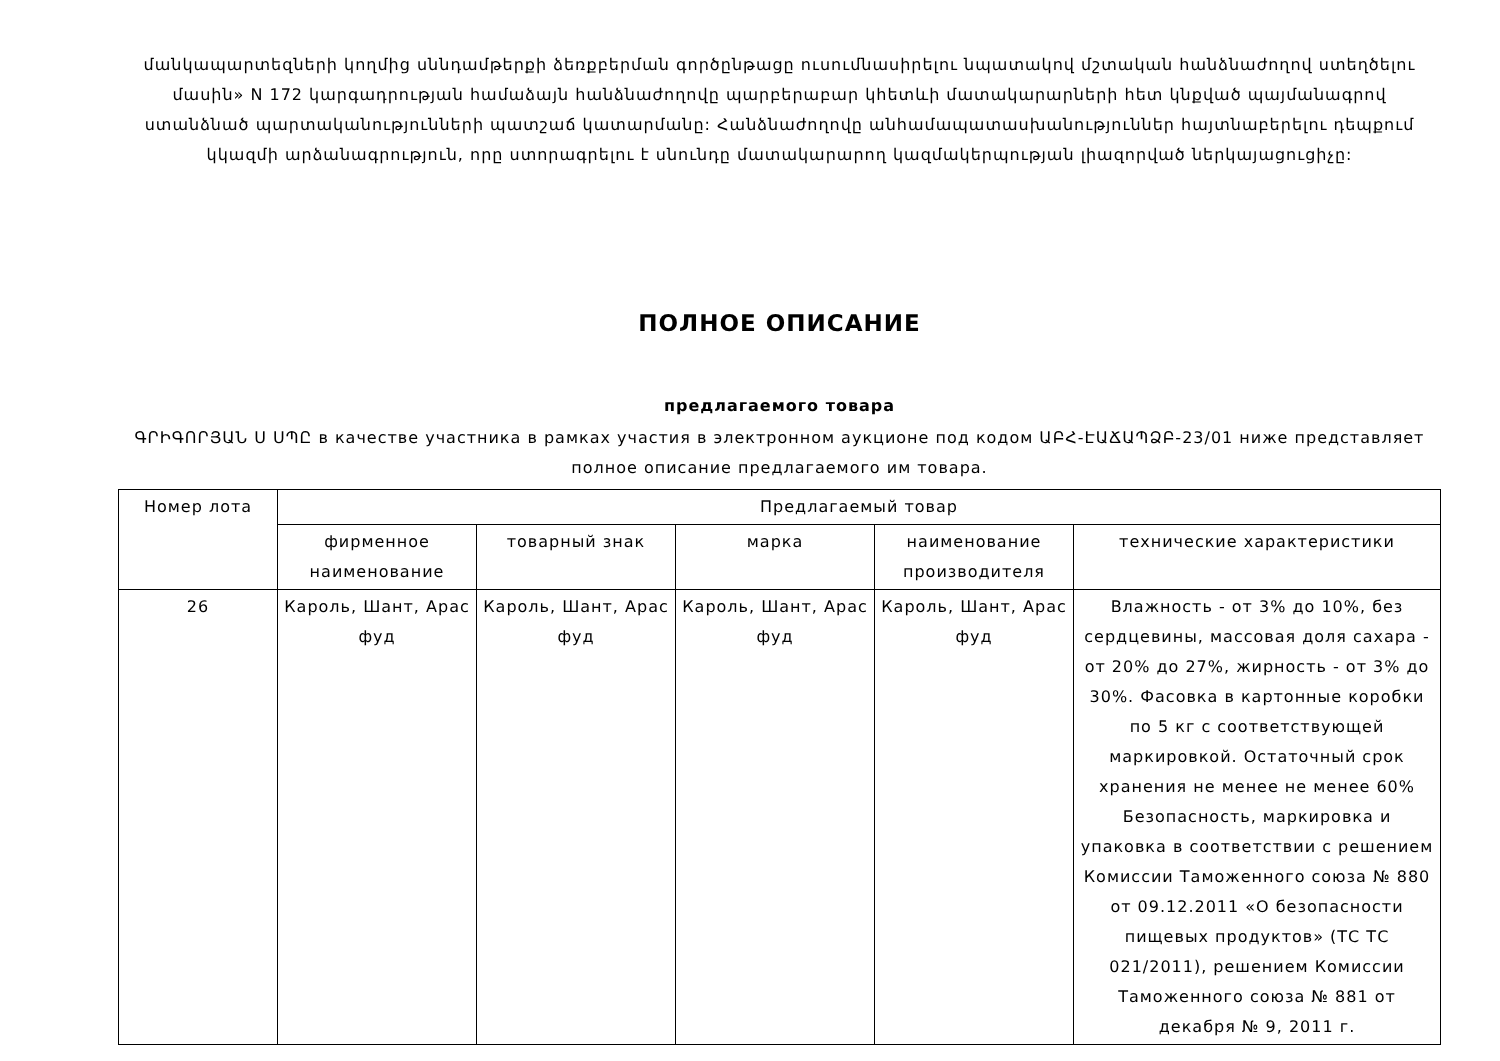մանկապարտեզների կողմից սննդամթերքի ձեռքբերման գործընթացը ուսումնասիրելու նպատակով մշտական հանձնաժողով ստեղծելու մասին» N 172 կարգադրության համաձայն հանձնաժողովը պարբերաբար կհետևի մատակարարների հետ կնքված պայմանագրով ստանձնած պարտականությունների պատշաճ կատարմանը: Հանձնաժողովը անհամապատասխանություններ հայտնաբերելու դեպքում կկազմի արձանագրություն, որը ստորագրելու է սնունդը մատակարարող կազմակերպության լիազորված ներկայացուցիչը:
ПОЛНОЕ ОПИСАНИЕ
предлагаемого товара
ԳՐԻԳՈՐՅԱՆ Ս ՍՊԸ в качестве участника в рамках участия в электронном аукционе под кодом ԱԲՀ-ԷԱՃԱՊՁԲ-23/01 ниже представляет полное описание предлагаемого им товара.
| Номер лота | Предлагаемый товар | | | | |
| --- | --- | --- | --- | --- | --- |
| | фирменное наименование | товарный знак | марка | наименование производителя | технические характеристики |
| 26 | Кароль, Шант, Арас фуд | Кароль, Шант, Арас фуд | Кароль, Шант, Арас фуд | Кароль, Шант, Арас фуд | Влажность - от 3% до 10%, без сердцевины, массовая доля сахара - от 20% до 27%, жирность - от 3% до 30%. Фасовка в картонные коробки по 5 кг с соответствующей маркировкой. Остаточный срок хранения не менее не менее 60% Безопасность, маркировка и упаковка в соответствии с решением Комиссии Таможенного союза № 880 от 09.12.2011 «О безопасности пищевых продуктов» (ТС ТС 021/2011), решением Комиссии Таможенного союза № 881 от декабря № 9, 2011 г. |